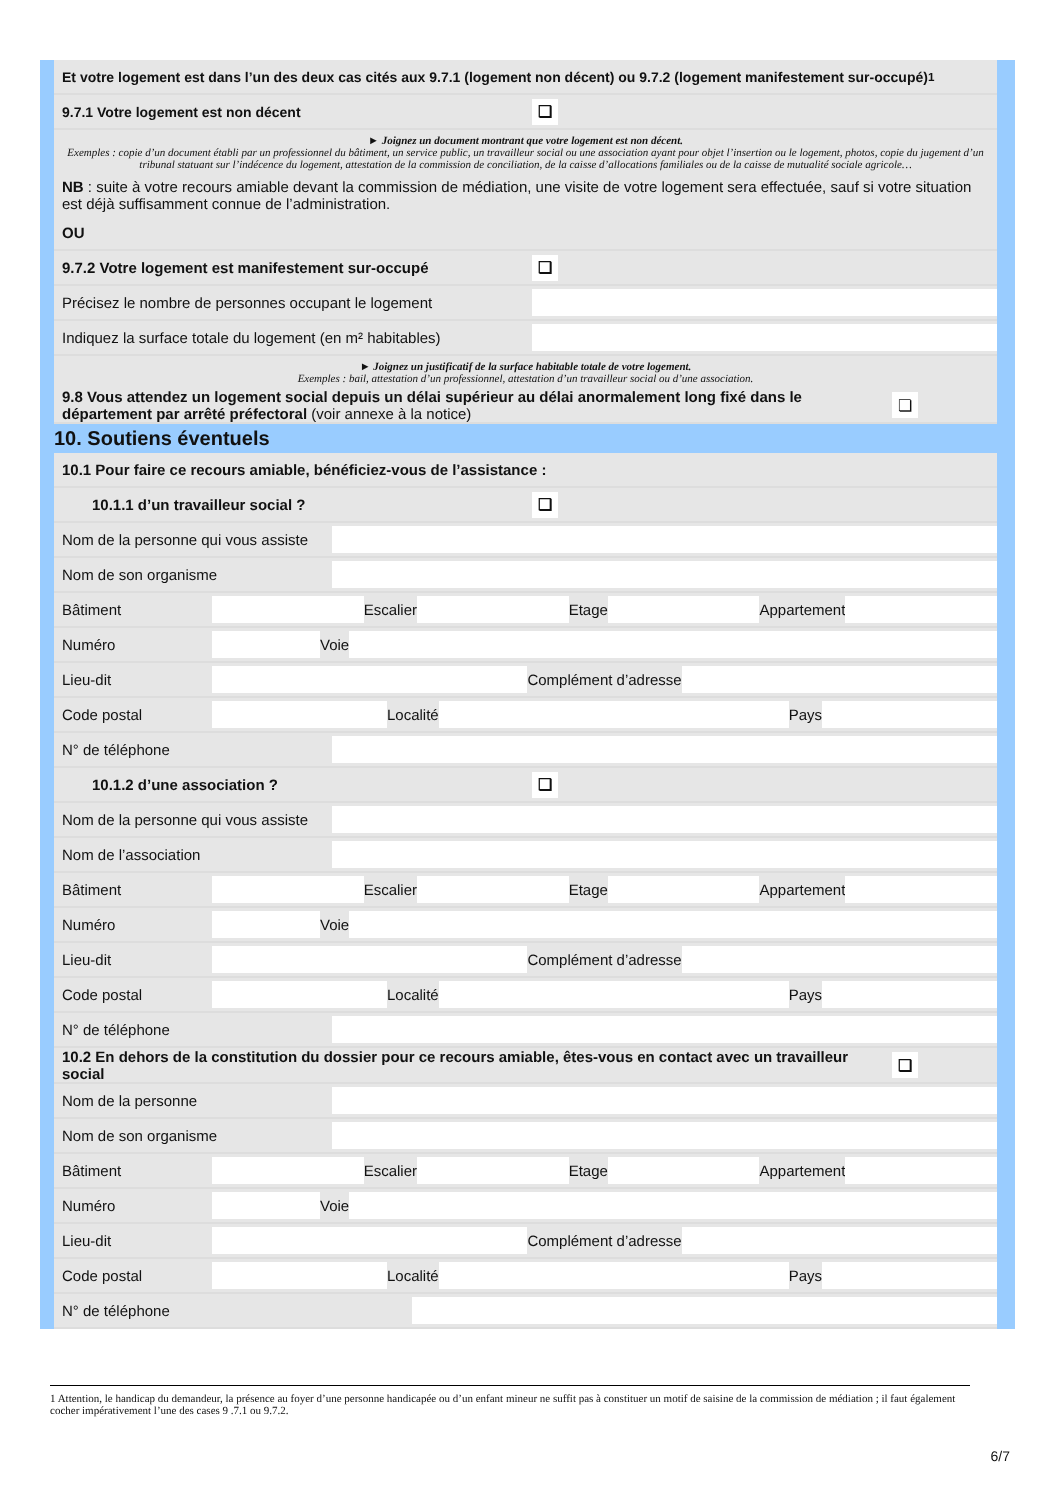Et votre logement est dans l’un des deux cas cités aux 9.7.1 (logement non décent) ou 9.7.2 (logement manifestement sur-occupé)<sup>1</sup>
9.7.1 Votre logement est non décent ❏
► Joignez un document montrant que votre logement est non décent.
Exemples : copie d’un document établi par un professionnel du bâtiment, un service public, un travailleur social ou une association ayant pour objet l’insertion ou le logement, photos, copie du jugement d’un tribunal statuant sur l’indécence du logement, attestation de la commission de conciliation, de la caisse d’allocations familiales ou de la caisse de mutualité sociale agricole…
NB : suite à votre recours amiable devant la commission de médiation, une visite de votre logement sera effectuée, sauf si votre situation est déjà suffisamment connue de l’administration.
OU
9.7.2 Votre logement est manifestement sur-occupé ❏
Précisez le nombre de personnes occupant le logement
Indiquez la surface totale du logement (en m² habitables)
► Joignez un justificatif de la surface habitable totale de votre logement.
Exemples : bail, attestation d’un professionnel, attestation d’un travailleur social ou d’une association.
9.8 Vous attendez un logement social depuis un délai supérieur au délai anormalement long fixé dans le département par arrêté préfectoral (voir annexe à la notice) ❏
10. Soutiens éventuels
10.1 Pour faire ce recours amiable, bénéficiez-vous de l’assistance :
10.1.1 d’un travailleur social ? ❏
Nom de la personne qui vous assiste
Nom de son organisme
Bâtiment Escalier Etage Appartement
Numéro Voie
Lieu-dit Complément d’adresse
Code postal Localité Pays
N° de téléphone
10.1.2 d’une association ? ❏
Nom de la personne qui vous assiste
Nom de l’association
Bâtiment Escalier Etage Appartement
Numéro Voie
Lieu-dit Complément d’adresse
Code postal Localité Pays
N° de téléphone
10.2 En dehors de la constitution du dossier pour ce recours amiable, êtes-vous en contact avec un travailleur social ❏
Nom de la personne
Nom de son organisme
Bâtiment Escalier Etage Appartement
Numéro Voie
Lieu-dit Complément d’adresse
Code postal Localité Pays
N° de téléphone
1 Attention, le handicap du demandeur, la présence au foyer d’une personne handicapée ou d’un enfant mineur ne suffit pas à constituer un motif de saisine de la commission de médiation ; il faut également cocher impérativement l’une des cases 9 .7.1 ou 9.7.2.
6/7